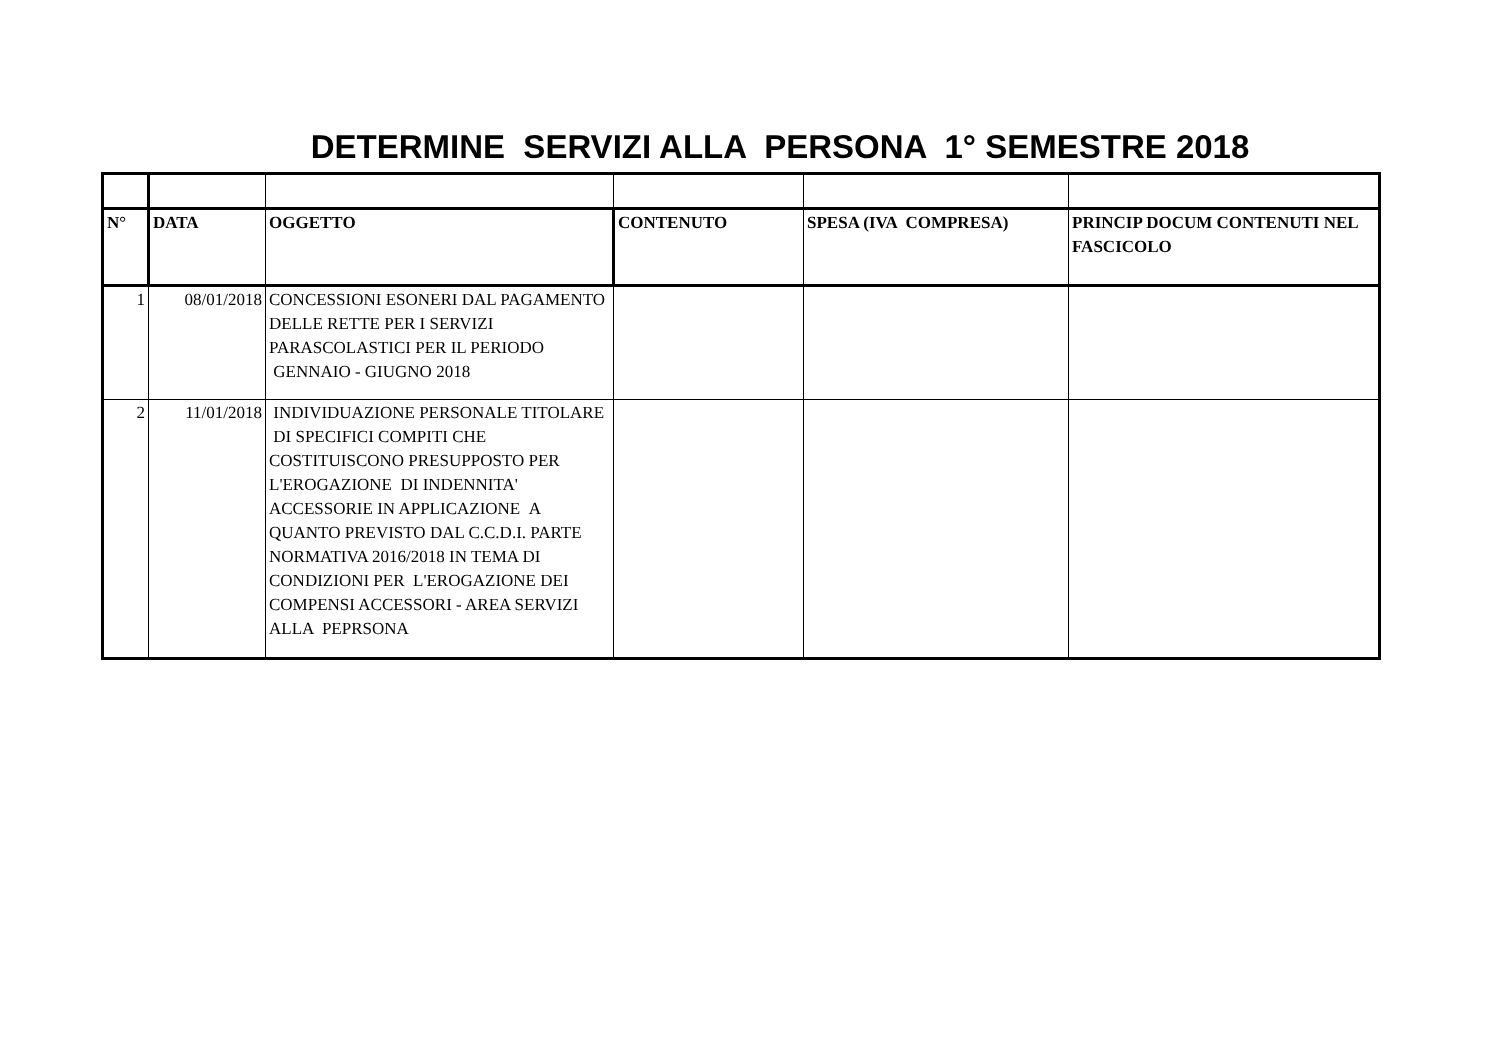DETERMINE SERVIZI ALLA PERSONA 1° SEMESTRE 2018
| N° | DATA | OGGETTO | CONTENUTO | SPESA (IVA COMPRESA) | PRINCIP DOCUM CONTENUTI NEL FASCICOLO |
| --- | --- | --- | --- | --- | --- |
| 1 | 08/01/2018 | CONCESSIONI ESONERI DAL PAGAMENTO DELLE RETTE PER I SERVIZI PARASCOLASTICI PER IL PERIODO GENNAIO - GIUGNO 2018 | | | |
| 2 | 11/01/2018 | INDIVIDUAZIONE PERSONALE TITOLARE DI SPECIFICI COMPITI CHE COSTITUISCONO PRESUPPOSTO PER L'EROGAZIONE DI INDENNITA' ACCESSORIE IN APPLICAZIONE A QUANTO PREVISTO DAL C.C.D.I. PARTE NORMATIVA 2016/2018 IN TEMA DI CONDIZIONI PER L'EROGAZIONE DEI COMPENSI ACCESSORI - AREA SERVIZI ALLA PEPRSONA | | | |